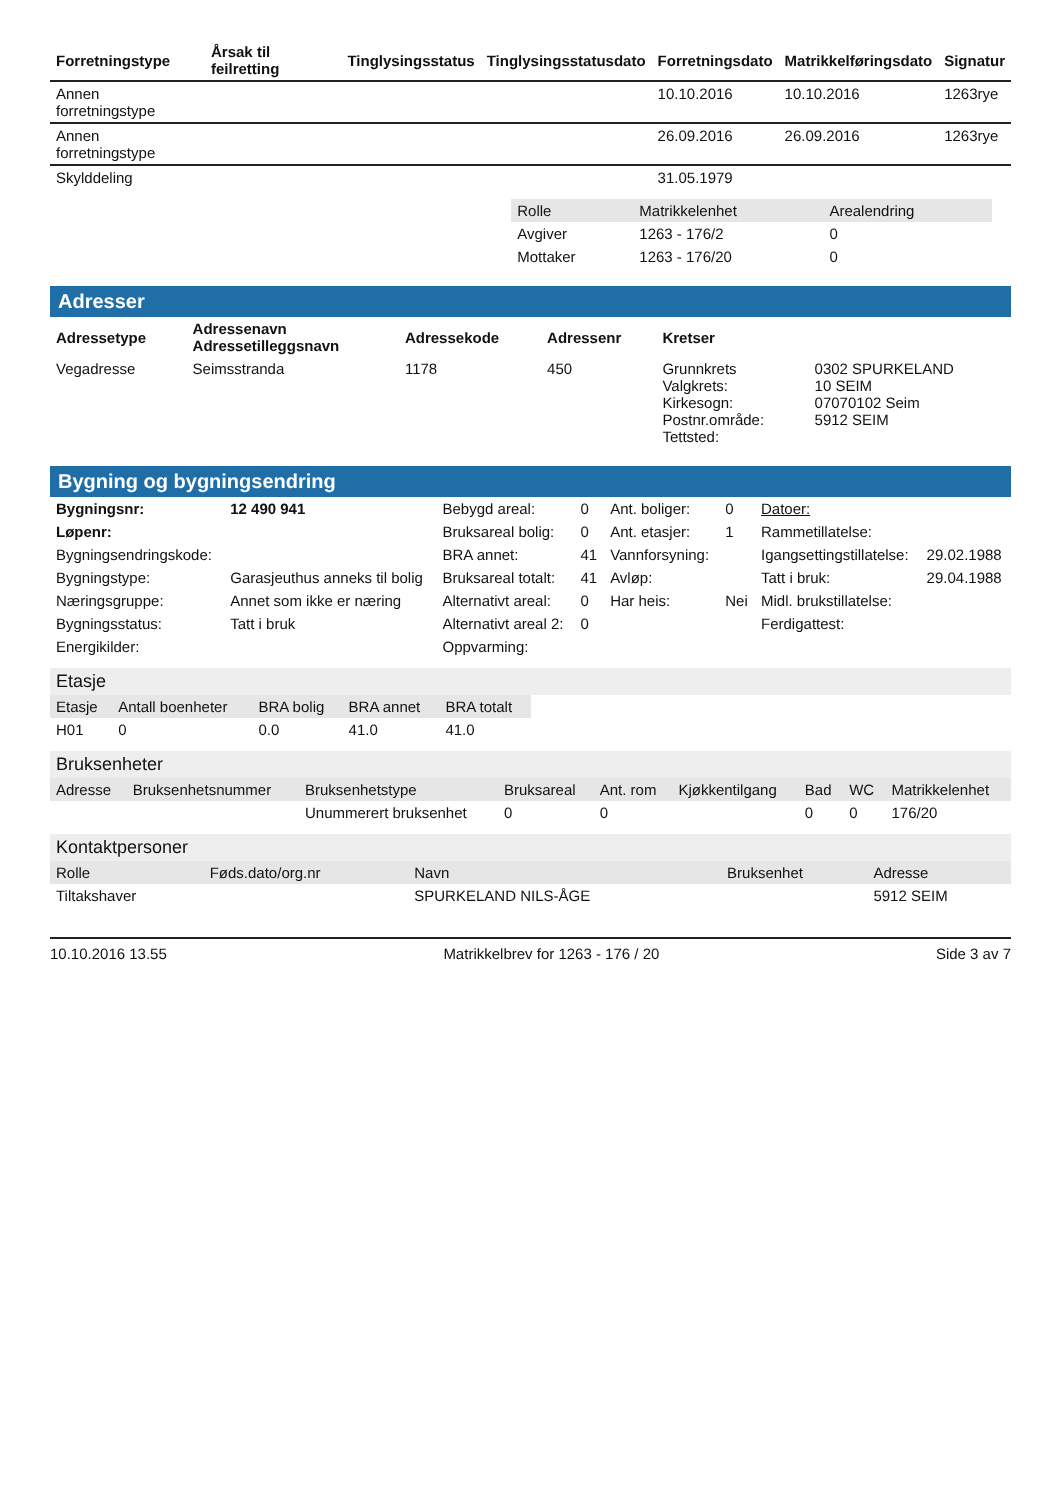| Forretningstype | Årsak til feilretting | Tinglysingsstatus | Tinglysingsstatusdato | Forretningsdato | Matrikkelføringsdato | Signatur |
| --- | --- | --- | --- | --- | --- | --- |
| Annen forretningstype | | | | 10.10.2016 | 10.10.2016 | 1263rye |
| Annen forretningstype | | | | 26.09.2016 | 26.09.2016 | 1263rye |
| Skylddeling | | | | 31.05.1979 | | |
| Rolle | Matrikkelenhet | Arealendring |
| --- | --- | --- |
| Avgiver | 1263 - 176/2 | 0 |
| Mottaker | 1263 - 176/20 | 0 |
Adresser
| Adressetype | Adressenavn Adressetilleggsnavn | Adressekode | Adressenr | Kretser | |
| --- | --- | --- | --- | --- | --- |
| Vegadresse | Seimsstranda | 1178 | 450 | Grunnkrets Valgkrets: Kirkesogn: Postnr.område: Tettsted: | 0302 SPURKELAND 10 SEIM 07070102 Seim 5912 SEIM |
Bygning og bygningsendring
| Bygningsnr: | 12 490 941 | Bebygd areal: | 0 | Ant. boliger: | 0 | Datoer: | |
| Løpenr: | | Bruksareal bolig: | 0 | Ant. etasjer: | 1 | Rammetillatelse: | |
| Bygningsendringskode: | | BRA annet: | 41 | Vannforsyning: | | Igangsettingstillatelse: | 29.02.1988 |
| Bygningstype: | Garasjeuthus anneks til bolig | Bruksareal totalt: | 41 | Avløp: | | Tatt i bruk: | 29.04.1988 |
| Næringsgruppe: | Annet som ikke er næring | Alternativt areal: | 0 | Har heis: | Nei | Midl. brukstillatelse: | |
| Bygningsstatus: | Tatt i bruk | Alternativt areal 2: | 0 | | | Ferdigattest: | |
| Energikilder: | | Oppvarming: | | | | | |
Etasje
| Etasje | Antall boenheter | BRA bolig | BRA annet | BRA totalt |
| --- | --- | --- | --- | --- |
| H01 | 0 | 0.0 | 41.0 | 41.0 |
Bruksenheter
| Adresse | Bruksenhetsnummer | Bruksenhetstype | Bruksareal | Ant. rom | Kjøkkentilgang | Bad | WC | Matrikkelenhet |
| --- | --- | --- | --- | --- | --- | --- | --- | --- |
| | | Unummerert bruksenhet | 0 | 0 | | 0 | 0 | 176/20 |
Kontaktpersoner
| Rolle | Føds.dato/org.nr | Navn | Bruksenhet | Adresse |
| --- | --- | --- | --- | --- |
| Tiltakshaver | | SPURKELAND NILS-ÅGE | | 5912 SEIM |
10.10.2016 13.55 Matrikkelbrev for 1263 - 176 / 20 Side 3 av 7